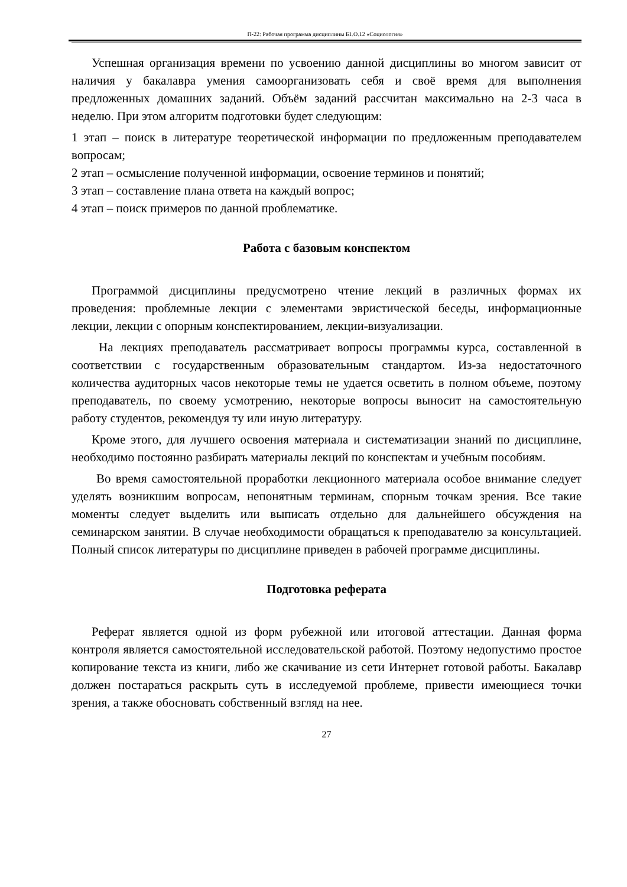П-22: Рабочая программа дисциплины Б1.О.12 «Социология»
Успешная организация времени по усвоению данной дисциплины во многом зависит от наличия у бакалавра умения самоорганизовать себя и своё время для выполнения предложенных домашних заданий. Объём заданий рассчитан максимально на 2-3 часа в неделю. При этом алгоритм подготовки будет следующим:
1 этап – поиск в литературе теоретической информации по предложенным преподавателем вопросам;
2 этап – осмысление полученной информации, освоение терминов и понятий;
3 этап – составление плана ответа на каждый вопрос;
4 этап – поиск примеров по данной проблематике.
Работа с базовым конспектом
Программой дисциплины предусмотрено чтение лекций в различных формах их проведения: проблемные лекции с элементами эвристической беседы, информационные лекции, лекции с опорным конспектированием, лекции-визуализации.
На лекциях преподаватель рассматривает вопросы программы курса, составленной в соответствии с государственным образовательным стандартом. Из-за недостаточного количества аудиторных часов некоторые темы не удается осветить в полном объеме, поэтому преподаватель, по своему усмотрению, некоторые вопросы выносит на самостоятельную работу студентов, рекомендуя ту или иную литературу.
Кроме этого, для лучшего освоения материала и систематизации знаний по дисциплине, необходимо постоянно разбирать материалы лекций по конспектам и учебным пособиям.
Во время самостоятельной проработки лекционного материала особое внимание следует уделять возникшим вопросам, непонятным терминам, спорным точкам зрения. Все такие моменты следует выделить или выписать отдельно для дальнейшего обсуждения на семинарском занятии. В случае необходимости обращаться к преподавателю за консультацией. Полный список литературы по дисциплине приведен в рабочей программе дисциплины.
Подготовка реферата
Реферат является одной из форм рубежной или итоговой аттестации. Данная форма контроля является самостоятельной исследовательской работой. Поэтому недопустимо простое копирование текста из книги, либо же скачивание из сети Интернет готовой работы. Бакалавр должен постараться раскрыть суть в исследуемой проблеме, привести имеющиеся точки зрения, а также обосновать собственный взгляд на нее.
27